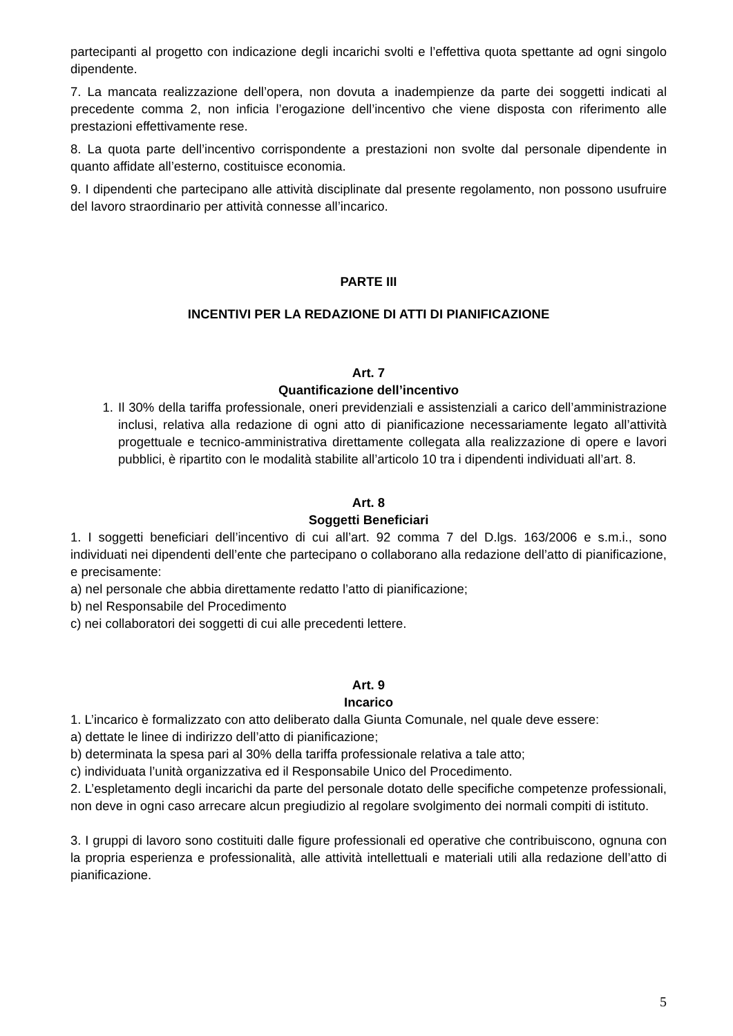partecipanti al progetto con indicazione degli incarichi svolti e l’effettiva quota spettante ad ogni singolo dipendente.
7. La mancata realizzazione dell’opera, non dovuta a inadempienze da parte dei soggetti indicati al precedente comma 2, non inficia l’erogazione dell’incentivo che viene disposta con riferimento alle prestazioni effettivamente rese.
8. La quota parte dell’incentivo corrispondente a prestazioni non svolte dal personale dipendente in quanto affidate all’esterno, costituisce economia.
9. I dipendenti che partecipano alle attività disciplinate dal presente regolamento, non possono usufruire del lavoro straordinario per attività connesse all’incarico.
PARTE III
INCENTIVI PER LA REDAZIONE DI ATTI DI PIANIFICAZIONE
Art. 7
Quantificazione dell’incentivo
1. Il 30% della tariffa professionale, oneri previdenziali e assistenziali a carico dell’amministrazione inclusi, relativa alla redazione di ogni atto di pianificazione necessariamente legato all’attività progettuale e tecnico-amministrativa direttamente collegata alla realizzazione di opere e lavori pubblici, è ripartito con le modalità stabilite all’articolo 10 tra i dipendenti individuati all’art. 8.
Art. 8
Soggetti Beneficiari
1. I soggetti beneficiari dell’incentivo di cui all’art. 92 comma 7 del D.lgs. 163/2006 e s.m.i., sono individuati nei dipendenti dell’ente che partecipano o collaborano alla redazione dell’atto di pianificazione, e precisamente:
a) nel personale che abbia direttamente redatto l’atto di pianificazione;
b) nel Responsabile del Procedimento
c) nei collaboratori dei soggetti di cui alle precedenti lettere.
Art. 9
Incarico
1. L’incarico è formalizzato con atto deliberato dalla Giunta Comunale, nel quale deve essere:
a) dettate le linee di indirizzo dell’atto di pianificazione;
b) determinata la spesa pari al 30% della tariffa professionale relativa a tale atto;
c) individuata l’unità organizzativa ed il Responsabile Unico del Procedimento.
2. L’espletamento degli incarichi da parte del personale dotato delle specifiche competenze professionali, non deve in ogni caso arrecare alcun pregiudizio al regolare svolgimento dei normali compiti di istituto.
3. I gruppi di lavoro sono costituiti dalle figure professionali ed operative che contribuiscono, ognuna con la propria esperienza e professionalità, alle attività intellettuali e materiali utili alla redazione dell’atto di pianificazione.
5